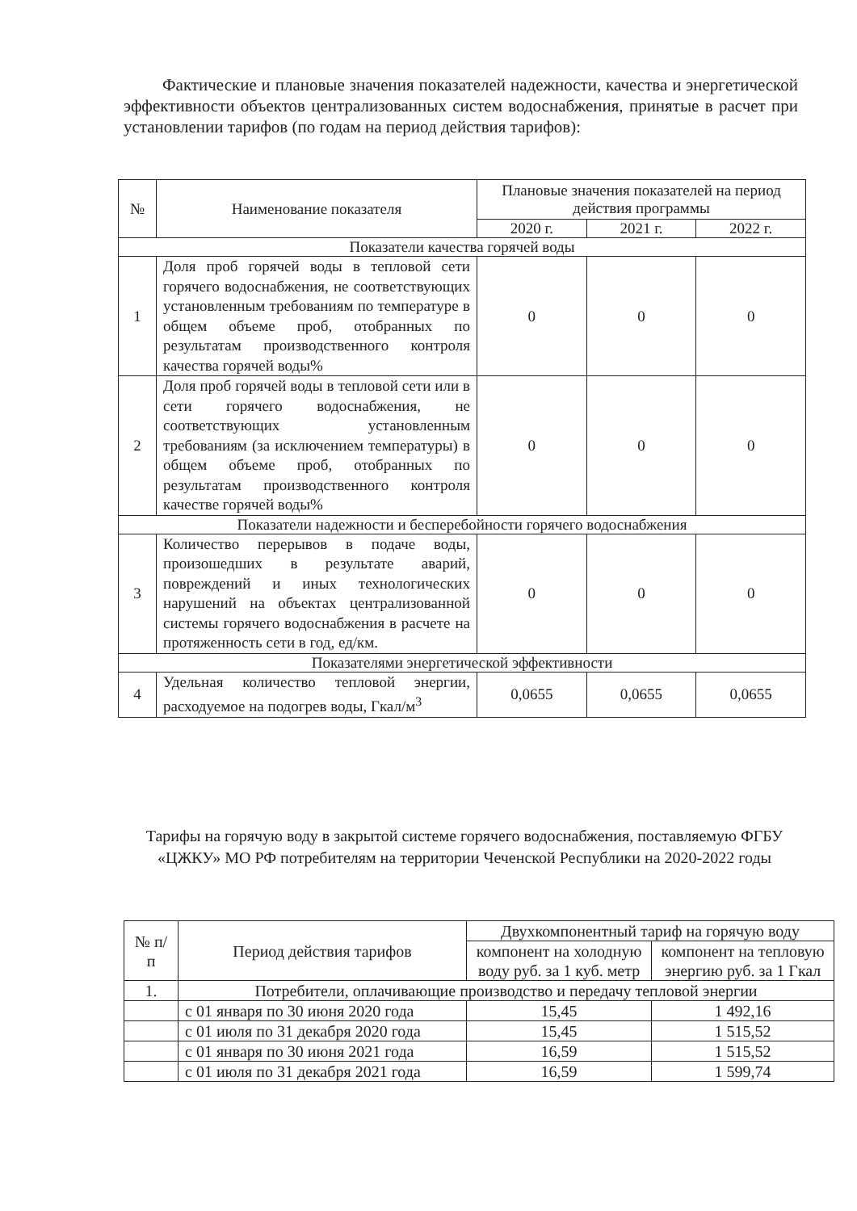Фактические и плановые значения показателей надежности, качества и энергетической эффективности объектов централизованных систем водоснабжения, принятые в расчет при установлении тарифов (по годам на период действия тарифов):
| № | Наименование показателя | Плановые значения показателей на период действия программы | | |
| --- | --- | --- | --- | --- |
| | | 2020 г. | 2021 г. | 2022 г. |
| Показатели качества горячей воды | | | | |
| 1 | Доля проб горячей воды в тепловой сети горячего водоснабжения, не соответствующих установленным требованиям по температуре в общем объеме проб, отобранных по результатам производственного контроля качества горячей воды% | 0 | 0 | 0 |
| 2 | Доля проб горячей воды в тепловой сети или в сети горячего водоснабжения, не соответствующих установленным требованиям (за исключением температуры) в общем объеме проб, отобранных по результатам производственного контроля качестве горячей воды% | 0 | 0 | 0 |
| Показатели надежности и бесперебойности горячего водоснабжения | | | | |
| 3 | Количество перерывов в подаче воды, произошедших в результате аварий, повреждений и иных технологических нарушений на объектах централизованной системы горячего водоснабжения в расчете на протяженность сети в год, ед/км. | 0 | 0 | 0 |
| Показателями энергетической эффективности | | | | |
| 4 | Удельная количество тепловой энергии, расходуемое на подогрев воды, Гкал/м<sup>3</sup> | 0,0655 | 0,0655 | 0,0655 |
Тарифы на горячую воду в закрытой системе горячего водоснабжения, поставляемую ФГБУ «ЦЖКУ» МО РФ потребителям на территории Чеченской Республики на 2020-2022 годы
| № п/п | Период действия тарифов | Двухкомпонентный тариф на горячую воду | |
| | | компонент на холодную воду руб. за 1 куб. метр | компонент на тепловую энергию руб. за 1 Гкал |
| 1. | Потребители, оплачивающие производство и передачу тепловой энергии | | |
| | с 01 января по 30 июня 2020 года | 15,45 | 1 492,16 |
| | с 01 июля по 31 декабря 2020 года | 15,45 | 1 515,52 |
| | с 01 января по 30 июня 2021 года | 16,59 | 1 515,52 |
| | с 01 июля по 31 декабря 2021 года | 16,59 | 1 599,74 |